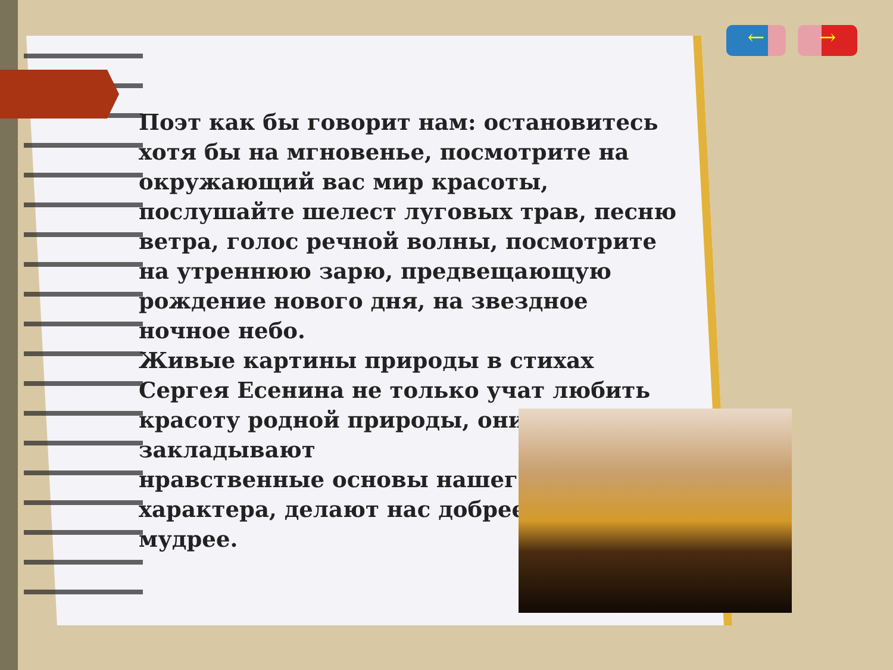← →
Поэт как бы говорит нам: остановитесь хотя бы на мгновенье, посмотрите на окружающий вас мир красоты, послушайте шелест луговых трав, песню ветра, голос речной волны, посмотрите на утреннюю зарю, предвещающую рождение нового дня, на звездное ночное небо.
Живые картины природы в стихах Сергея Есенина не только учат любить красоту родной природы, они закладывают
нравственные основы нашего
характера, делают нас добрее,
мудрее.